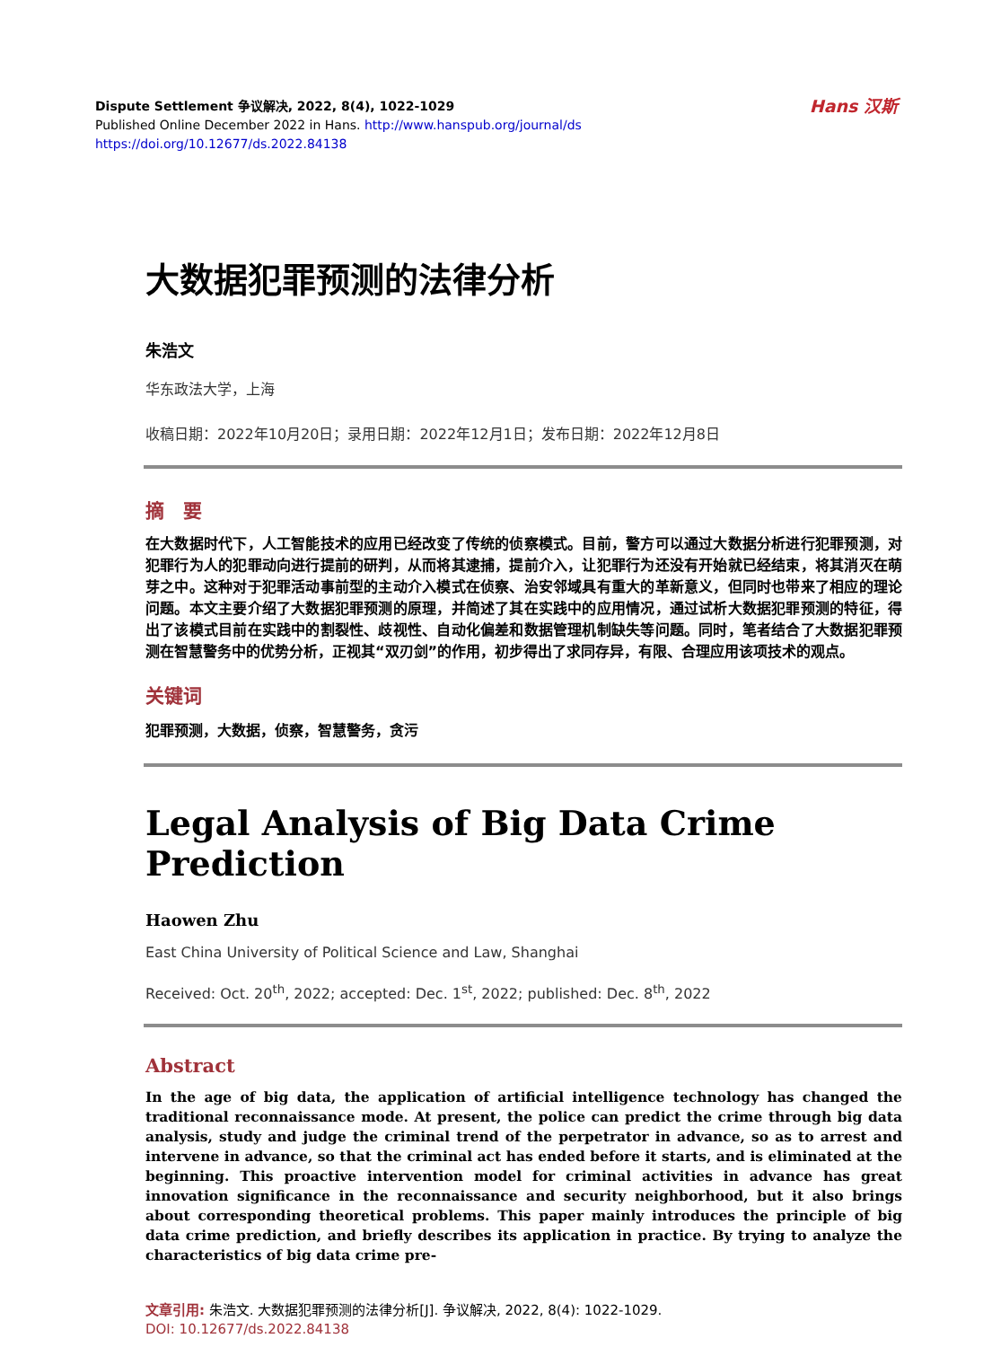Dispute Settlement 争议解决, 2022, 8(4), 1022-1029
Published Online December 2022 in Hans. http://www.hanspub.org/journal/ds
https://doi.org/10.12677/ds.2022.84138
Hans 汉斯
大数据犯罪预测的法律分析
朱浩文
华东政法大学，上海
收稿日期：2022年10月20日；录用日期：2022年12月1日；发布日期：2022年12月8日
摘　要
在大数据时代下，人工智能技术的应用已经改变了传统的侦察模式。目前，警方可以通过大数据分析进行犯罪预测，对犯罪行为人的犯罪动向进行提前的研判，从而将其逮捕，提前介入，让犯罪行为还没有开始就已经结束，将其消灭在萌芽之中。这种对于犯罪活动事前型的主动介入模式在侦察、治安邻域具有重大的革新意义，但同时也带来了相应的理论问题。本文主要介绍了大数据犯罪预测的原理，并简述了其在实践中的应用情况，通过试析大数据犯罪预测的特征，得出了该模式目前在实践中的割裂性、歧视性、自动化偏差和数据管理机制缺失等问题。同时，笔者结合了大数据犯罪预测在智慧警务中的优势分析，正视其“双刃剑”的作用，初步得出了求同存异，有限、合理应用该项技术的观点。
关键词
犯罪预测，大数据，侦察，智慧警务，贪污
Legal Analysis of Big Data Crime Prediction
Haowen Zhu
East China University of Political Science and Law, Shanghai
Received: Oct. 20<sup>th</sup>, 2022; accepted: Dec. 1<sup>st</sup>, 2022; published: Dec. 8<sup>th</sup>, 2022
Abstract
In the age of big data, the application of artificial intelligence technology has changed the traditional reconnaissance mode. At present, the police can predict the crime through big data analysis, study and judge the criminal trend of the perpetrator in advance, so as to arrest and intervene in advance, so that the criminal act has ended before it starts, and is eliminated at the beginning. This proactive intervention model for criminal activities in advance has great innovation significance in the reconnaissance and security neighborhood, but it also brings about corresponding theoretical problems. This paper mainly introduces the principle of big data crime prediction, and briefly describes its application in practice. By trying to analyze the characteristics of big data crime pre-
文章引用: 朱浩文. 大数据犯罪预测的法律分析[J]. 争议解决, 2022, 8(4): 1022-1029.
DOI: 10.12677/ds.2022.84138